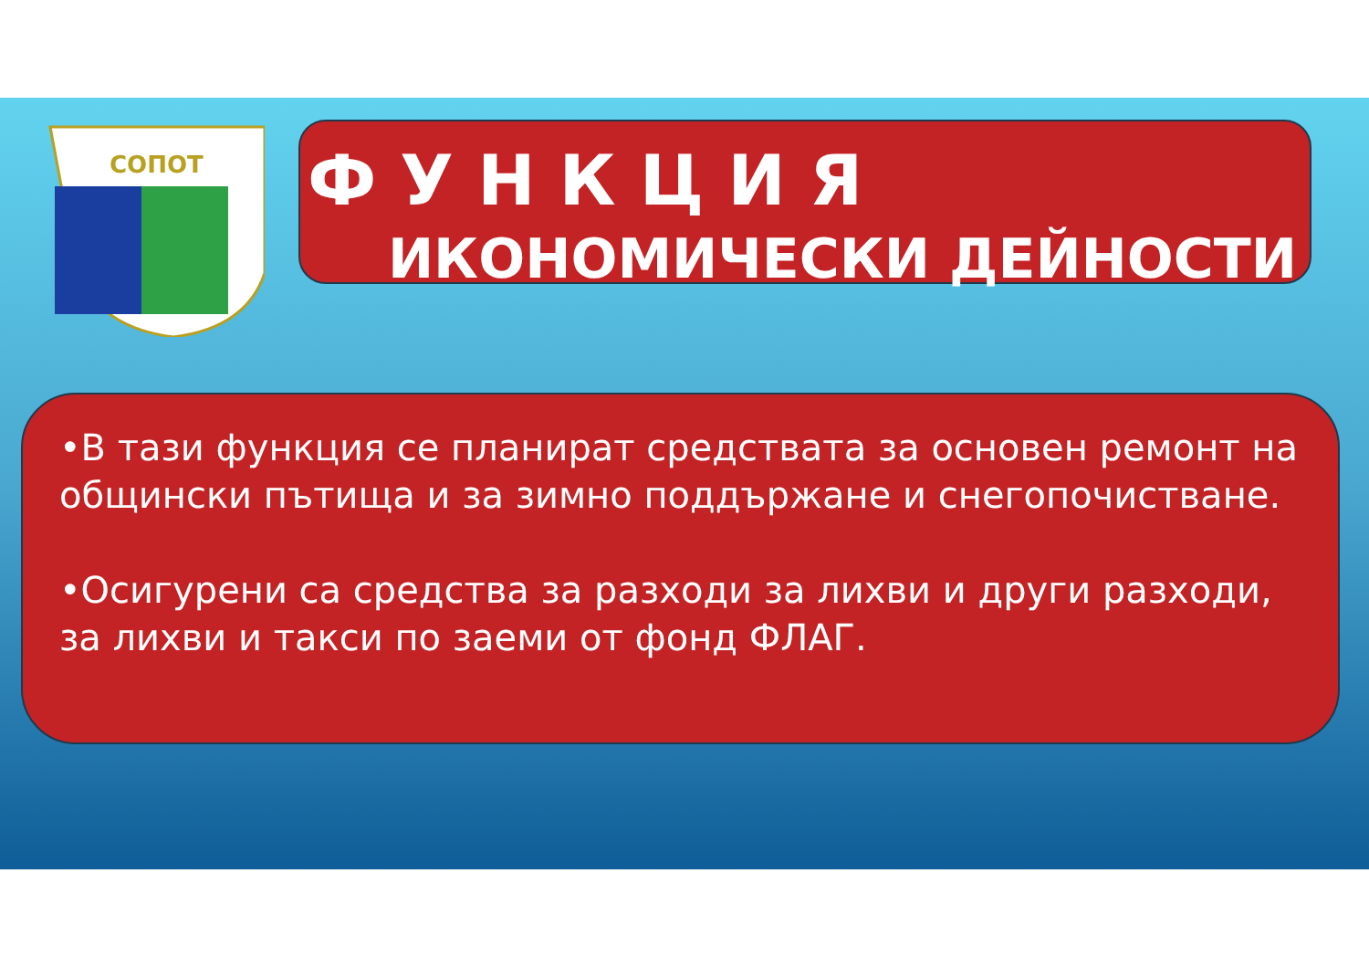СОПОТ
ФУНКЦИЯ
ИКОНОМИЧЕСКИ ДЕЙНОСТИ
•В тази функция се планират средствата за основен ремонт на общински пътища и за зимно поддържане и снегопочистване.
•Осигурени са средства за разходи за лихви и други разходи, за лихви и такси по заеми от фонд ФЛАГ.